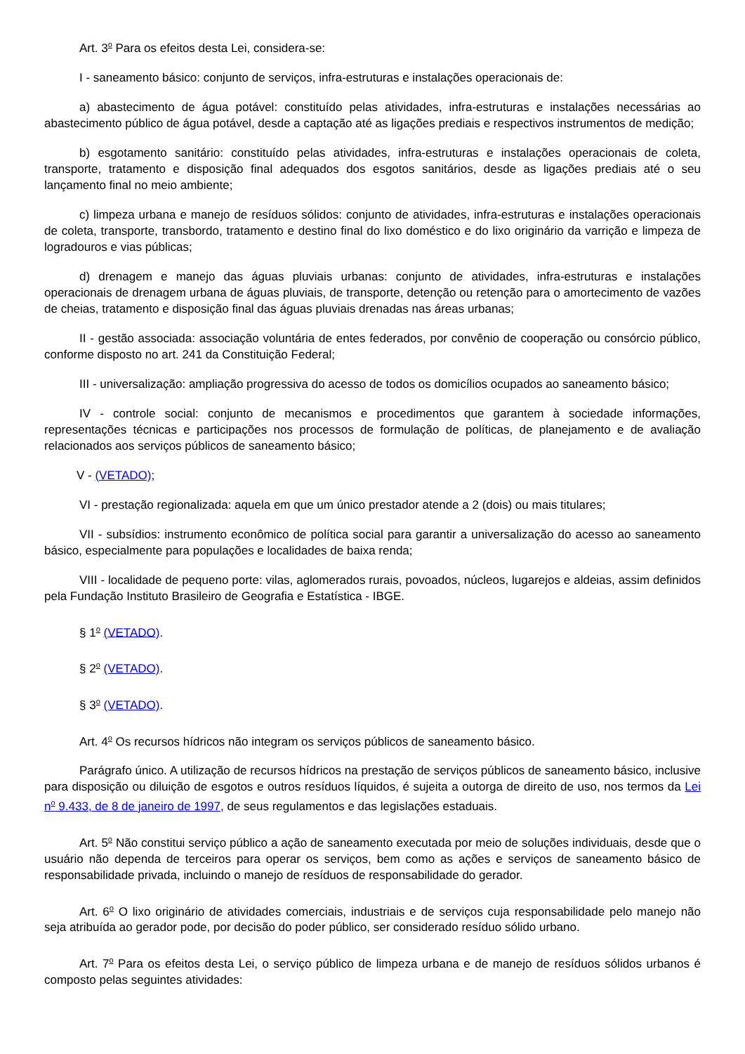Art. 3<sup>o</sup> Para os efeitos desta Lei, considera-se:
I - saneamento básico: conjunto de serviços, infra-estruturas e instalações operacionais de:
a) abastecimento de água potável: constituído pelas atividades, infra-estruturas e instalações necessárias ao abastecimento público de água potável, desde a captação até as ligações prediais e respectivos instrumentos de medição;
b) esgotamento sanitário: constituído pelas atividades, infra-estruturas e instalações operacionais de coleta, transporte, tratamento e disposição final adequados dos esgotos sanitários, desde as ligações prediais até o seu lançamento final no meio ambiente;
c) limpeza urbana e manejo de resíduos sólidos: conjunto de atividades, infra-estruturas e instalações operacionais de coleta, transporte, transbordo, tratamento e destino final do lixo doméstico e do lixo originário da varrição e limpeza de logradouros e vias públicas;
d) drenagem e manejo das águas pluviais urbanas: conjunto de atividades, infra-estruturas e instalações operacionais de drenagem urbana de águas pluviais, de transporte, detenção ou retenção para o amortecimento de vazões de cheias, tratamento e disposição final das águas pluviais drenadas nas áreas urbanas;
II - gestão associada: associação voluntária de entes federados, por convênio de cooperação ou consórcio público, conforme disposto no art. 241 da Constituição Federal;
III - universalização: ampliação progressiva do acesso de todos os domicílios ocupados ao saneamento básico;
IV - controle social: conjunto de mecanismos e procedimentos que garantem à sociedade informações, representações técnicas e participações nos processos de formulação de políticas, de planejamento e de avaliação relacionados aos serviços públicos de saneamento básico;
V - (VETADO);
VI - prestação regionalizada: aquela em que um único prestador atende a 2 (dois) ou mais titulares;
VII - subsídios: instrumento econômico de política social para garantir a universalização do acesso ao saneamento básico, especialmente para populações e localidades de baixa renda;
VIII - localidade de pequeno porte: vilas, aglomerados rurais, povoados, núcleos, lugarejos e aldeias, assim definidos pela Fundação Instituto Brasileiro de Geografia e Estatística - IBGE.
§ 1<sup>o</sup> (VETADO).
§ 2<sup>o</sup> (VETADO).
§ 3<sup>o</sup> (VETADO).
Art. 4<sup>o</sup> Os recursos hídricos não integram os serviços públicos de saneamento básico.
Parágrafo único. A utilização de recursos hídricos na prestação de serviços públicos de saneamento básico, inclusive para disposição ou diluição de esgotos e outros resíduos líquidos, é sujeita a outorga de direito de uso, nos termos da Lei n<sup>o</sup> 9.433, de 8 de janeiro de 1997, de seus regulamentos e das legislações estaduais.
Art. 5<sup>o</sup> Não constitui serviço público a ação de saneamento executada por meio de soluções individuais, desde que o usuário não dependa de terceiros para operar os serviços, bem como as ações e serviços de saneamento básico de responsabilidade privada, incluindo o manejo de resíduos de responsabilidade do gerador.
Art. 6<sup>o</sup> O lixo originário de atividades comerciais, industriais e de serviços cuja responsabilidade pelo manejo não seja atribuída ao gerador pode, por decisão do poder público, ser considerado resíduo sólido urbano.
Art. 7<sup>o</sup> Para os efeitos desta Lei, o serviço público de limpeza urbana e de manejo de resíduos sólidos urbanos é composto pelas seguintes atividades: